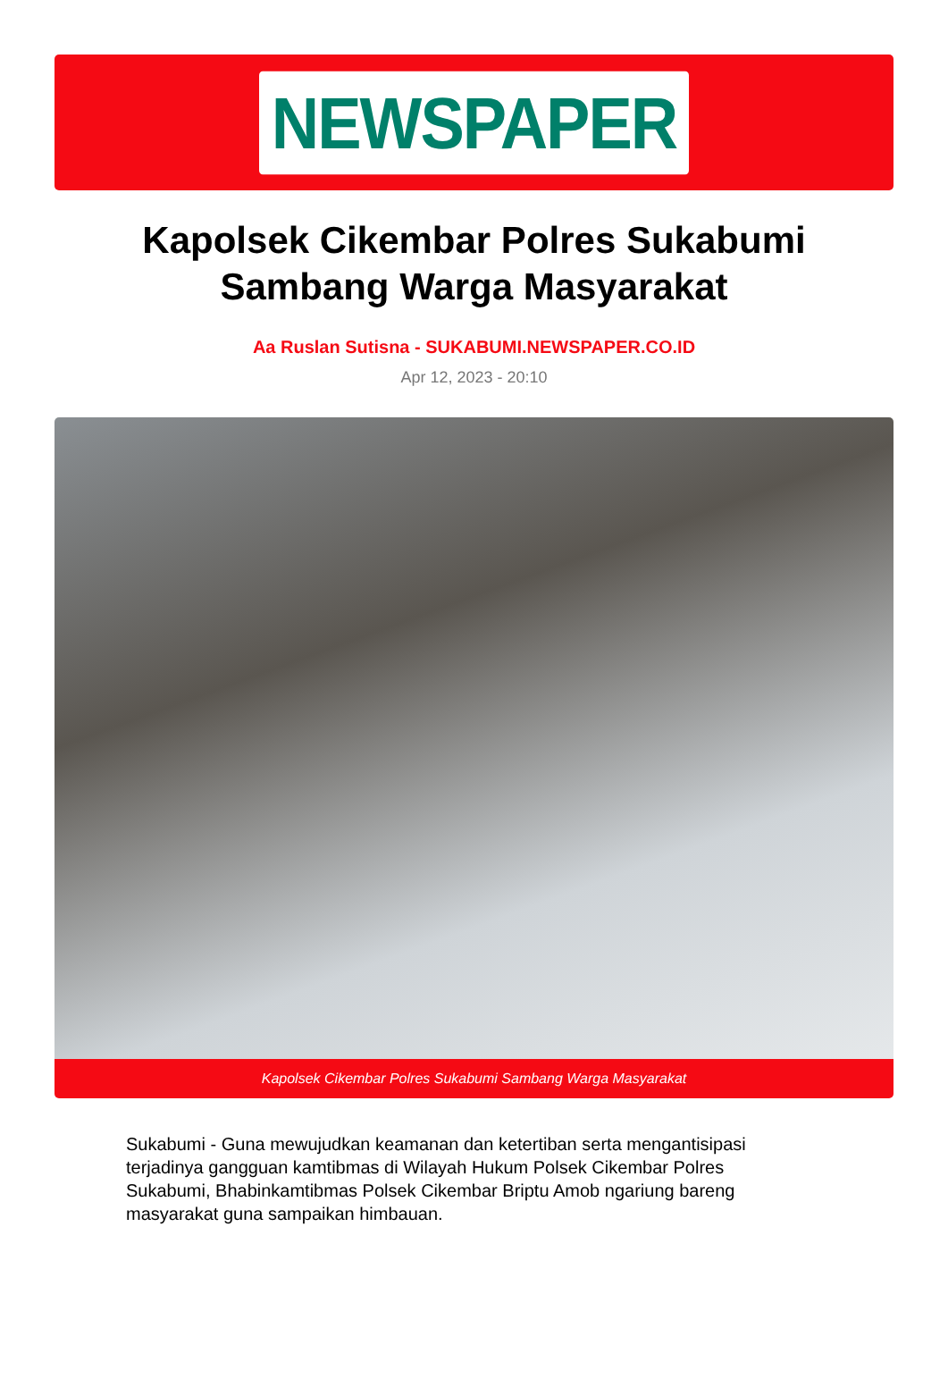NEWSPAPER
Kapolsek Cikembar Polres Sukabumi Sambang Warga Masyarakat
Aa Ruslan Sutisna - SUKABUMI.NEWSPAPER.CO.ID
Apr 12, 2023 - 20:10
Kapolsek Cikembar Polres Sukabumi Sambang Warga Masyarakat
Sukabumi - Guna mewujudkan keamanan dan ketertiban serta mengantisipasi terjadinya gangguan kamtibmas di Wilayah Hukum Polsek Cikembar Polres Sukabumi, Bhabinkamtibmas Polsek Cikembar Briptu Amob ngariung bareng masyarakat guna sampaikan himbauan.